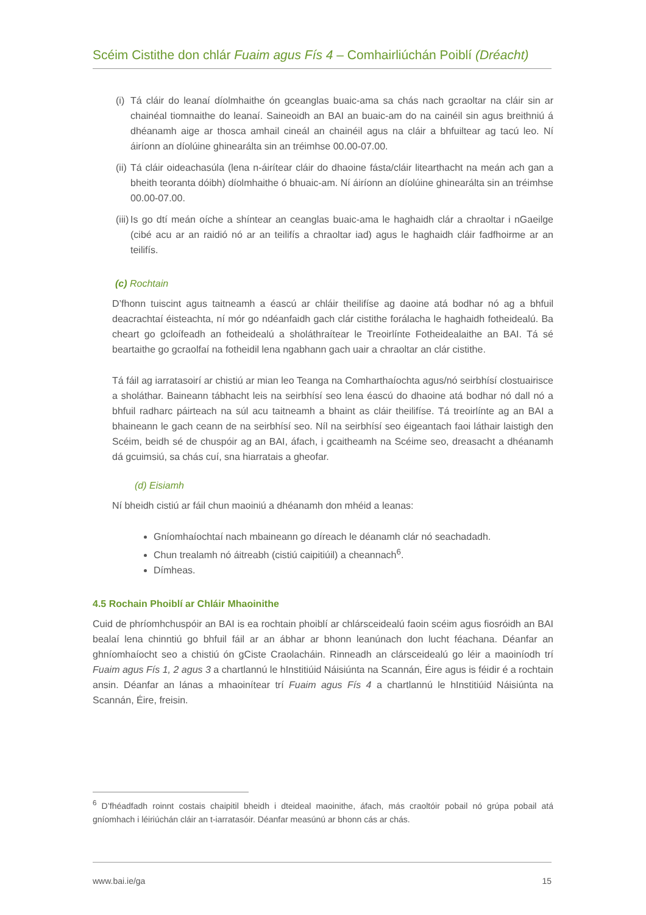Scéim Cistithe don chlár Fuaim agus Fís 4 – Comhairliúchán Poiblí (Dréacht)
(i)
Tá cláir do leanaí díolmhaithe ón gceanglas buaic-ama sa chás nach gcraoltar na cláir sin ar chainéal tiomnaithe do leanaí. Saineoidh an BAI an buaic-am do na cainéil sin agus breithniú á dhéanamh aige ar thosca amhail cineál an chainéil agus na cláir a bhfuiltear ag tacú leo. Ní áiríonn an díolúine ghinearálta sin an tréimhse 00.00-07.00.
(ii)
Tá cláir oideachasúla (lena n-áirítear cláir do dhaoine fásta/cláir litearthacht na meán ach gan a bheith teoranta dóibh) díolmhaithe ó bhuaic-am. Ní áiríonn an díolúine ghinearálta sin an tréimhse 00.00-07.00.
(iii)
Is go dtí meán oíche a shíntear an ceanglas buaic-ama le haghaidh clár a chraoltar i nGaeilge (cibé acu ar an raidió nó ar an teilifís a chraoltar iad) agus le haghaidh cláir fadfhoirme ar an teilifís.
(c) Rochtain
D’fhonn tuiscint agus taitneamh a éascú ar chláir theilifíse ag daoine atá bodhar nó ag a bhfuil deacrachtaí éisteachta, ní mór go ndéanfaidh gach clár cistithe forálacha le haghaidh fotheidealú. Ba cheart go gcloífeadh an fotheidealú a sholáthraítear le Treoirlínte Fotheidealaithe an BAI. Tá sé beartaithe go gcraolfaí na fotheidil lena ngabhann gach uair a chraoltar an clár cistithe.
Tá fáil ag iarratasoirí ar chistiú ar mian leo Teanga na Comharthaíochta agus/nó seirbhísí clostuairisce a sholáthar. Baineann tábhacht leis na seirbhísí seo lena éascú do dhaoine atá bodhar nó dall nó a bhfuil radharc páirteach na súl acu taitneamh a bhaint as cláir theilifíse. Tá treoirlínte ag an BAI a bhaineann le gach ceann de na seirbhísí seo. Níl na seirbhísí seo éigeantach faoi láthair laistigh den Scéim, beidh sé de chuspóir ag an BAI, áfach, i gcaitheamh na Scéime seo, dreasacht a dhéanamh dá gcuimsiú, sa chás cuí, sna hiarratais a gheofar.
(d) Eisiamh
Ní bheidh cistiú ar fáil chun maoiniú a dhéanamh don mhéid a leanas:
Gníomhaíochtaí nach mbaineann go díreach le déanamh clár nó seachadadh.
Chun trealamh nó áitreabh (cistiú caipitiúil) a cheannach<sup>6</sup>.
Dímheas.
4.5 Rochain Phoiblí ar Chláir Mhaoinithe
Cuid de phríomhchuspóir an BAI is ea rochtain phoiblí ar chlársceidealú faoin scéim agus fiosróidh an BAI bealaí lena chinntiú go bhfuil fáil ar an ábhar ar bhonn leanúnach don lucht féachana. Déanfar an ghníomhaíocht seo a chistiú ón gCiste Craolacháin. Rinneadh an clársceidealú go léir a maoiníodh trí Fuaim agus Fís 1, 2 agus 3 a chartlannú le hInstitiúid Náisiúnta na Scannán, Éire agus is féidir é a rochtain ansin. Déanfar an lánas a mhaoinítear trí Fuaim agus Fís 4 a chartlannú le hInstitiúid Náisiúnta na Scannán, Éire, freisin.
<sup>6</sup> D’fhéadfadh roinnt costais chaipitil bheidh i dteideal maoinithe, áfach, más craoltóir pobail nó grúpa pobail atá gníomhach i léiriúchán cláir an t-iarratasóir. Déanfar measúnú ar bhonn cás ar chás.
www.bai.ie/ga 15